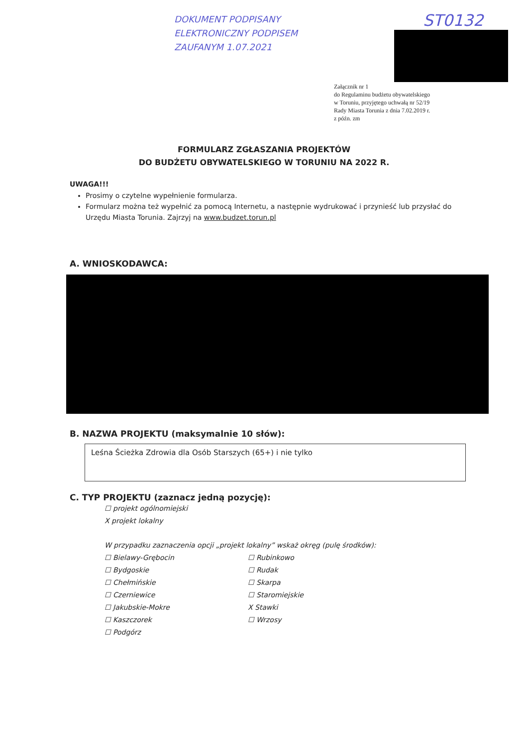DOKUMENT PODPISANY
ELEKTRONICZNY PODPISEM
ZAUFANYM 1.07.2021
ST0132
Załącznik nr 1
do Regulaminu budżetu obywatelskiego
w Toruniu, przyjętego uchwałą nr 52/19
Rady Miasta Torunia z dnia 7.02.2019 r.
z późn. zm
FORMULARZ ZGŁASZANIA PROJEKTÓW
DO BUDŻETU OBYWATELSKIEGO W TORUNIU NA 2022 R.
UWAGA!!!
Prosimy o czytelne wypełnienie formularza.
Formularz można też wypełnić za pomocą Internetu, a następnie wydrukować i przynieść lub przysłać do Urzędu Miasta Torunia. Zajrzyj na www.budzet.torun.pl
A. WNIOSKODAWCA:
B. NAZWA PROJEKTU (maksymalnie 10 słów):
Leśna Ścieżka Zdrowia dla Osób Starszych (65+) i nie tylko
C. TYP PROJEKTU (zaznacz jedną pozycję):
☐ projekt ogólnomiejski
X projekt lokalny
W przypadku zaznaczenia opcji „projekt lokalny” wskaż okręg (pulę środków):
☐ Bielawy-Grębocin
☐ Rubinkowo
☐ Bydgoskie
☐ Rudak
☐ Chełmińskie
☐ Skarpa
☐ Czerniewice
☐ Staromiejskie
☐ Jakubskie-Mokre
X Stawki
☐ Kaszczorek
☐ Wrzosy
☐ Podgórz